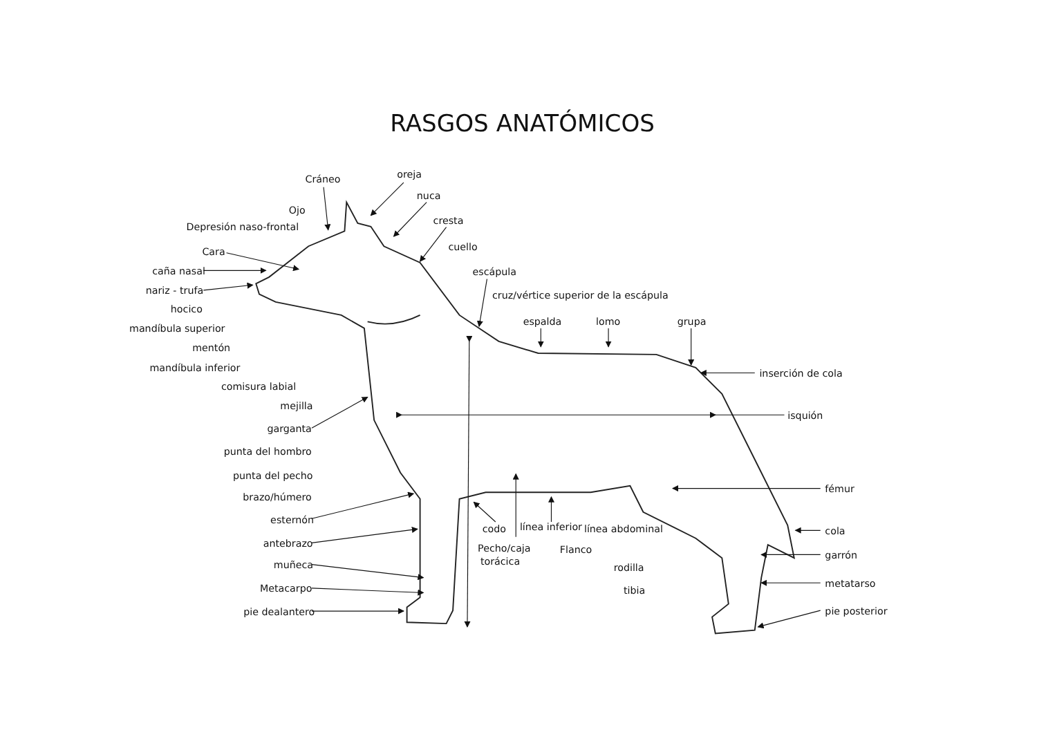RASGOS ANATÓMICOS
Cráneo
oreja
nuca
cresta
Ojo
Depresión naso-frontal
cuello
Cara
escápula
caña nasal
nariz - trufa
cruz/vértice superior de la escápula
hocico
espalda
lomo
grupa
mandíbula superior
mentón
mandíbula inferior
inserción de cola
comisura labial
mejilla
isquión
garganta
punta del hombro
punta del pecho
fémur
brazo/húmero
esternón
codo
línea inferior
línea abdominal
cola
antebrazo
Pecho/caja
Flanco
garrón
torácica
muñeca
rodilla
metatarso
Metacarpo
tibia
pie dealantero
pie posterior